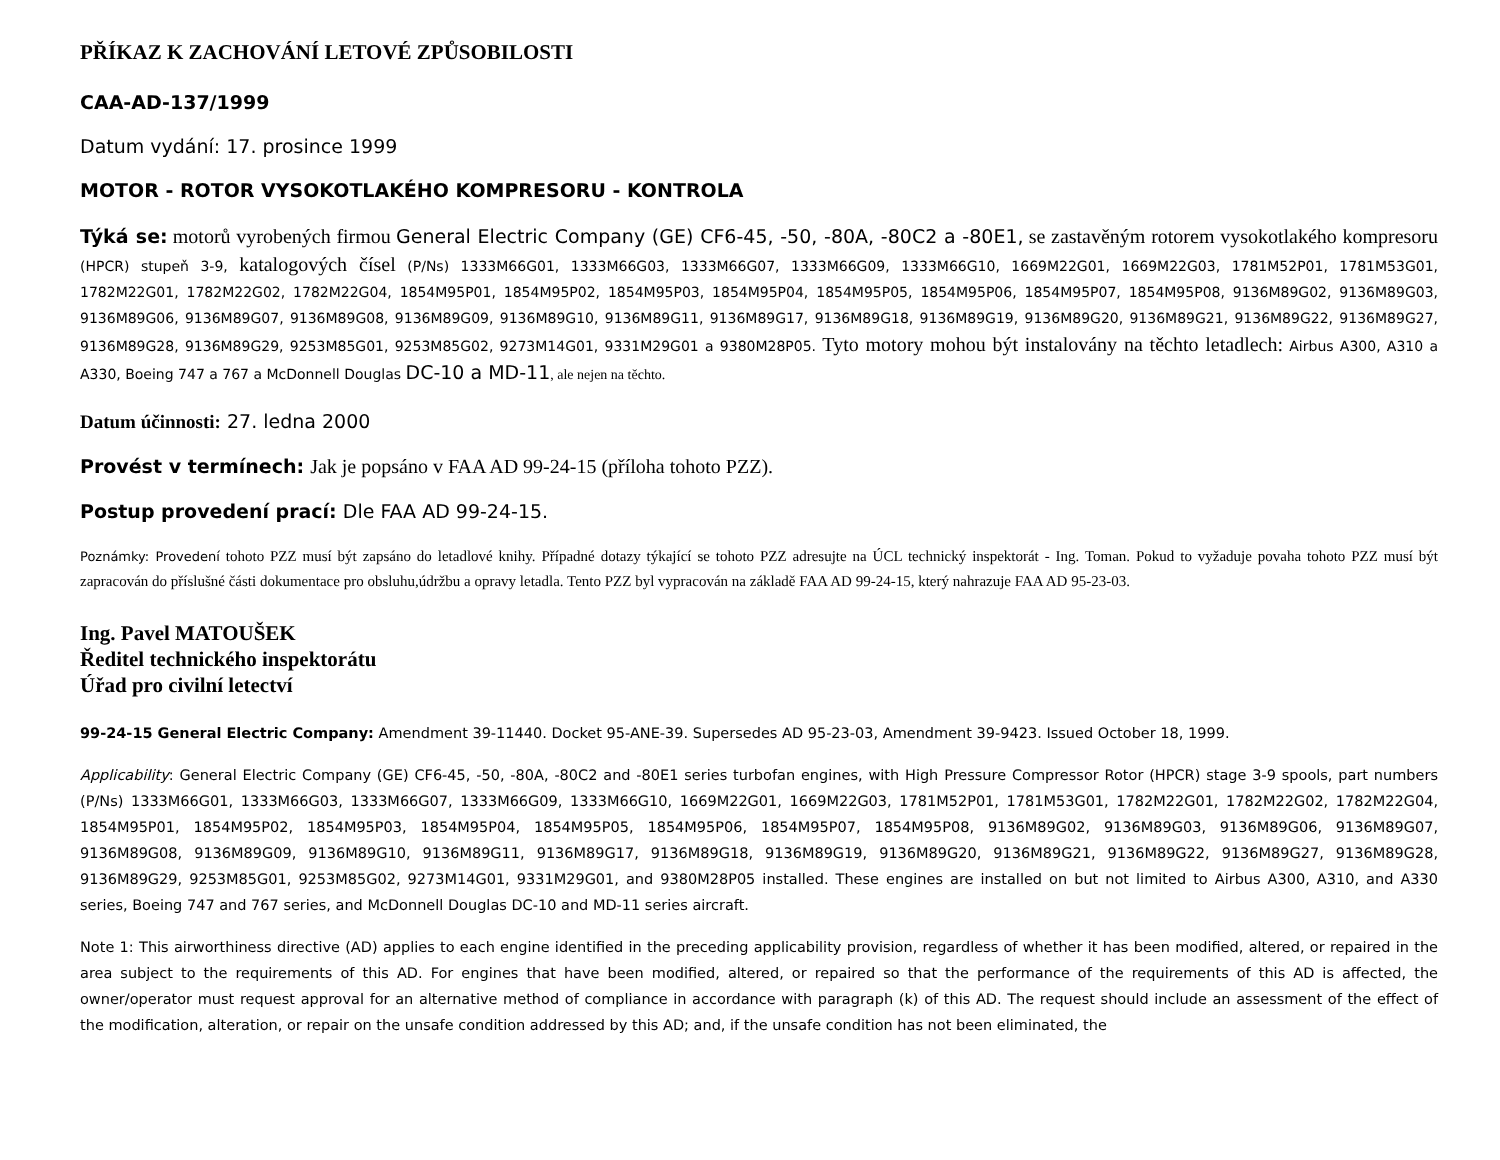PŘÍKAZ K ZACHOVÁNÍ LETOVÉ ZPŮSOBILOSTI
CAA-AD-137/1999
Datum vydání: 17. prosince 1999
MOTOR - ROTOR VYSOKOTLAKÉHO KOMPRESORU - KONTROLA
Týká se: motorů vyrobených firmou General Electric Company (GE) CF6-45, -50, -80A, -80C2 a -80E1, se zastavěným rotorem vysokotlakého kompresoru (HPCR) stupeň 3-9, katalogových čísel (P/Ns) 1333M66G01, 1333M66G03, 1333M66G07, 1333M66G09, 1333M66G10, 1669M22G01, 1669M22G03, 1781M52P01, 1781M53G01, 1782M22G01, 1782M22G02, 1782M22G04, 1854M95P01, 1854M95P02, 1854M95P03, 1854M95P04, 1854M95P05, 1854M95P06, 1854M95P07, 1854M95P08, 9136M89G02, 9136M89G03, 9136M89G06, 9136M89G07, 9136M89G08, 9136M89G09, 9136M89G10, 9136M89G11, 9136M89G17, 9136M89G18, 9136M89G19, 9136M89G20, 9136M89G21, 9136M89G22, 9136M89G27, 9136M89G28, 9136M89G29, 9253M85G01, 9253M85G02, 9273M14G01, 9331M29G01 a 9380M28P05. Tyto motory mohou být instalovány na těchto letadlech: Airbus A300, A310 a A330, Boeing 747 a 767 a McDonnell Douglas DC-10 a MD-11, ale nejen na těchto.
Datum účinnosti: 27. ledna 2000
Provést v termínech: Jak je popsáno v FAA AD 99-24-15 (příloha tohoto PZZ).
Postup provedení prací: Dle FAA AD 99-24-15.
Poznámky: Provedení tohoto PZZ musí být zapsáno do letadlové knihy. Případné dotazy týkající se tohoto PZZ adresujte na ÚCL technický inspektorát - Ing. Toman. Pokud to vyžaduje povaha tohoto PZZ musí být zapracován do příslušné části dokumentace pro obsluhu,údržbu a opravy letadla. Tento PZZ byl vypracován na základě FAA AD 99-24-15, který nahrazuje FAA AD 95-23-03.
Ing. Pavel MATOUŠEK
Ředitel technického inspektorátu
Úřad pro civilní letectví
99-24-15 General Electric Company: Amendment 39-11440. Docket 95-ANE-39. Supersedes AD 95-23-03, Amendment 39-9423. Issued October 18, 1999.
Applicability: General Electric Company (GE) CF6-45, -50, -80A, -80C2 and -80E1 series turbofan engines, with High Pressure Compressor Rotor (HPCR) stage 3-9 spools, part numbers (P/Ns) 1333M66G01, 1333M66G03, 1333M66G07, 1333M66G09, 1333M66G10, 1669M22G01, 1669M22G03, 1781M52P01, 1781M53G01, 1782M22G01, 1782M22G02, 1782M22G04, 1854M95P01, 1854M95P02, 1854M95P03, 1854M95P04, 1854M95P05, 1854M95P06, 1854M95P07, 1854M95P08, 9136M89G02, 9136M89G03, 9136M89G06, 9136M89G07, 9136M89G08, 9136M89G09, 9136M89G10, 9136M89G11, 9136M89G17, 9136M89G18, 9136M89G19, 9136M89G20, 9136M89G21, 9136M89G22, 9136M89G27, 9136M89G28, 9136M89G29, 9253M85G01, 9253M85G02, 9273M14G01, 9331M29G01, and 9380M28P05 installed. These engines are installed on but not limited to Airbus A300, A310, and A330 series, Boeing 747 and 767 series, and McDonnell Douglas DC-10 and MD-11 series aircraft.
Note 1: This airworthiness directive (AD) applies to each engine identified in the preceding applicability provision, regardless of whether it has been modified, altered, or repaired in the area subject to the requirements of this AD. For engines that have been modified, altered, or repaired so that the performance of the requirements of this AD is affected, the owner/operator must request approval for an alternative method of compliance in accordance with paragraph (k) of this AD. The request should include an assessment of the effect of the modification, alteration, or repair on the unsafe condition addressed by this AD; and, if the unsafe condition has not been eliminated, the